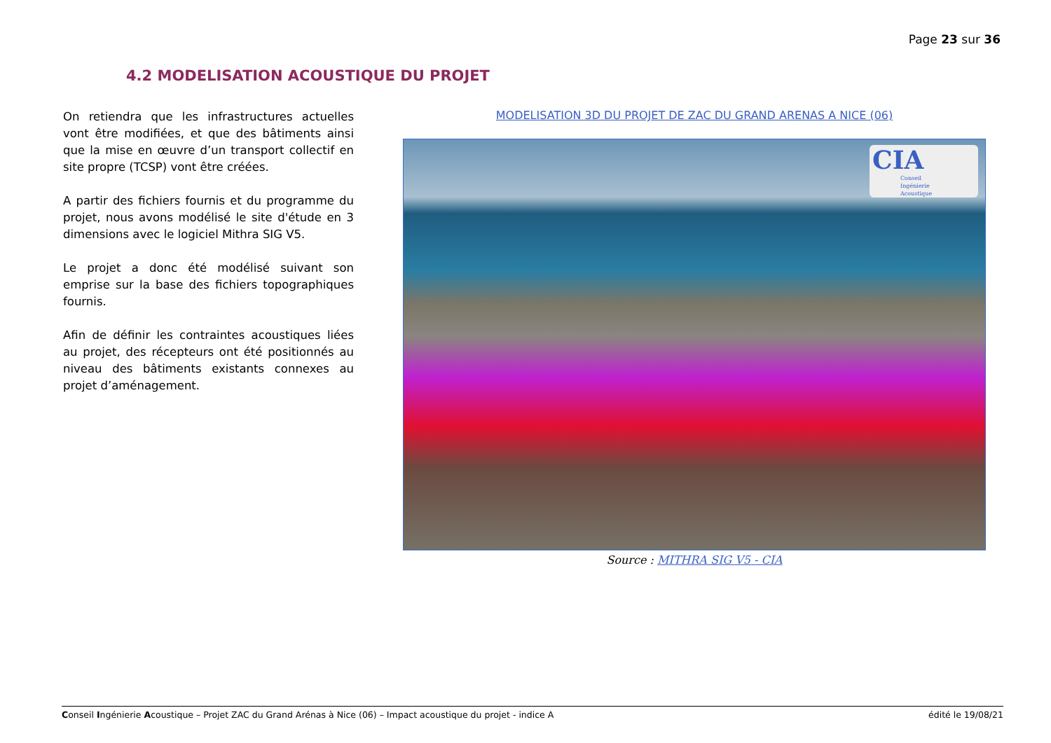Page 23 sur 36
4.2 MODELISATION ACOUSTIQUE DU PROJET
On retiendra que les infrastructures actuelles vont être modifiées, et que des bâtiments ainsi que la mise en œuvre d’un transport collectif en site propre (TCSP) vont être créées.
A partir des fichiers fournis et du programme du projet, nous avons modélisé le site d'étude en 3 dimensions avec le logiciel Mithra SIG V5.
Le projet a donc été modélisé suivant son emprise sur la base des fichiers topographiques fournis.
Afin de définir les contraintes acoustiques liées au projet, des récepteurs ont été positionnés au niveau des bâtiments existants connexes au projet d’aménagement.
MODELISATION 3D DU PROJET DE ZAC DU GRAND ARENAS A NICE (06)
CIA
Conseil
Ingénierie
Acoustique
Source : MITHRA SIG V5 - CIA
Conseil Ingénierie Acoustique – Projet ZAC du Grand Arénas à Nice (06) – Impact acoustique du projet - indice A édité le 19/08/21